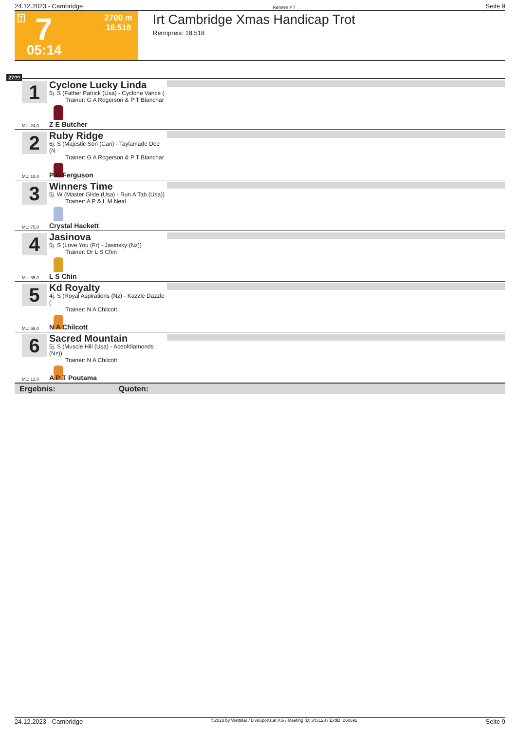24.12.2023 - Cambridge Rennen # 7 Seite 9
T 7 2700 m
18.518
05:14
Irt Cambridge Xmas Handicap Trot
Rennpreis: 18.518
2700
1
Cyclone Lucky Linda
5j. S (Father Patrick (Usa) - Cyclone Vance (
Trainer: G A Rogerson & P T Blanchar
ML: 24,0 Z E Butcher
2
Ruby Ridge
6j. S (Majestic Son (Can) - Taylamade Dee (N
Trainer: G A Rogerson & P T Blanchar
ML: 10,0 P C Ferguson
3
Winners Time
5j. W (Master Glide (Usa) - Run A Tab (Usa))
Trainer: A P & L M Neal
ML: 75,0 Crystal Hackett
4
Jasinova
5j. S (Love You (Fr) - Jasinsky (Nz))
Trainer: Dr L S Chin
ML: 35,0 L S Chin
5
Kd Royalty
4j. S (Royal Aspirations (Nz) - Kazzle Dazzle (
Trainer: N A Chilcott
ML: 55,0 N A Chilcott
6
Sacred Mountain
5j. S (Muscle Hill (Usa) - Aceofdiamonds (Nz))
Trainer: N A Chilcott
ML: 12,0 A P T Poutama
Ergebnis: Quoten:
24.12.2023 - Cambridge ©2023 by Wettstar / LiveSports.at KG / Meeting ID: 343128 / ExtID: 260692 Seite 9